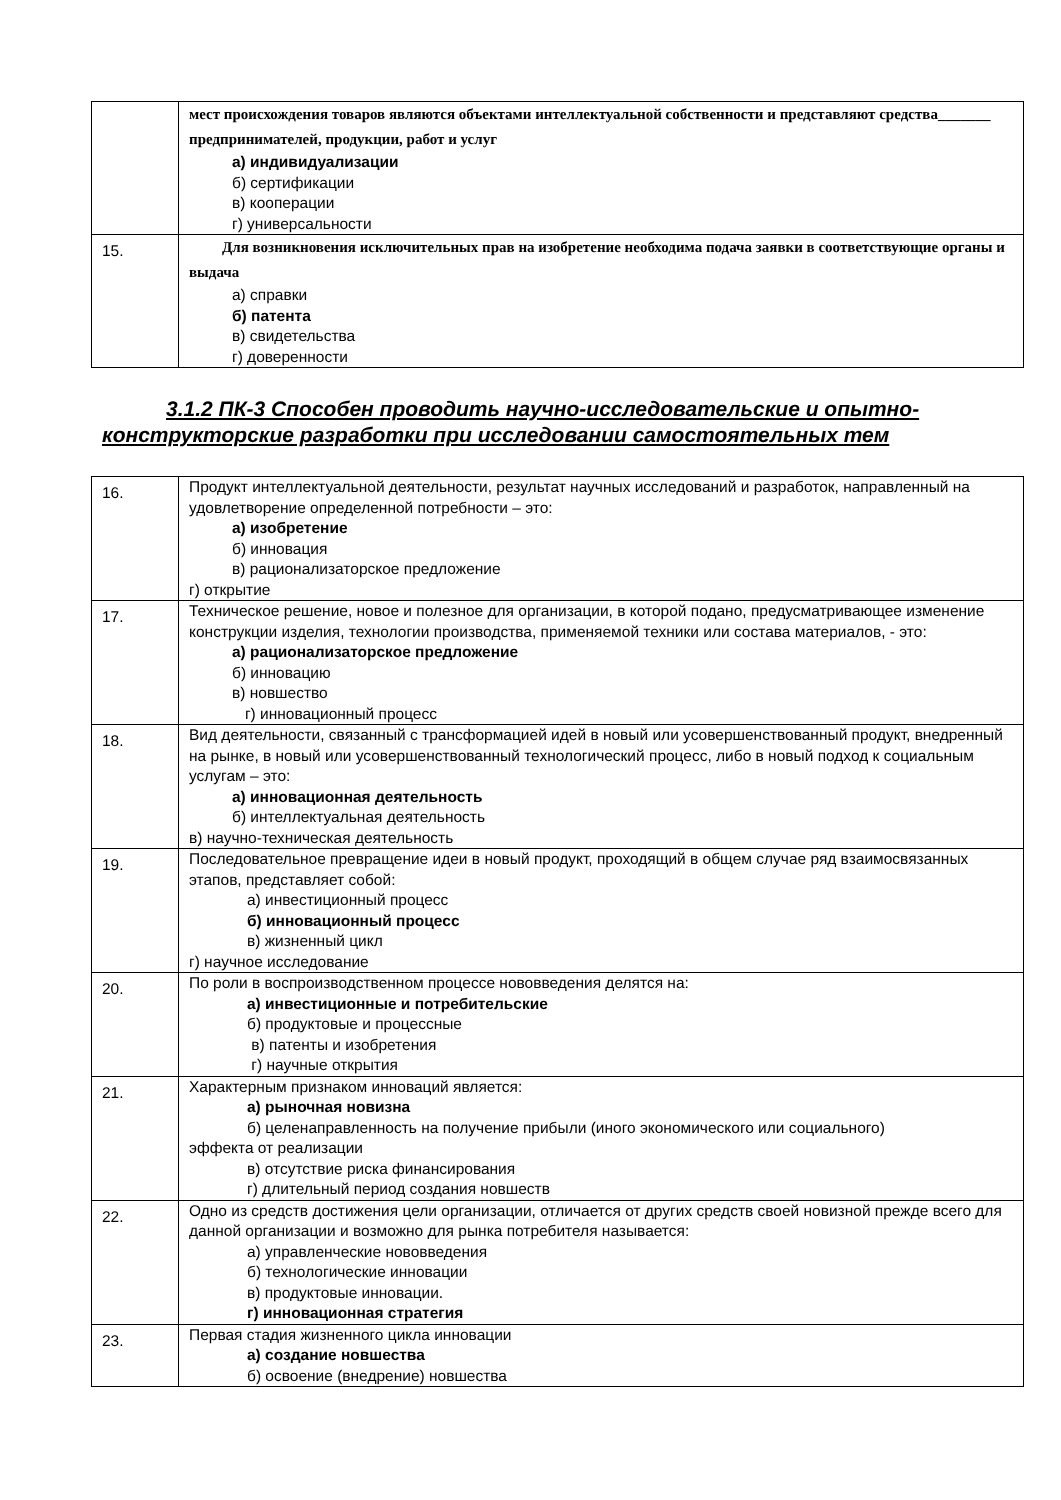| | мест происхождения товаров являются объектами интеллектуальной собственности и представляют средства_______ предпринимателей, продукции, работ и услуг а) индивидуализации б) сертификации в) кооперации г) универсальности |
| 15. | Для возникновения исключительных прав на изобретение необходима подача заявки в соответствующие органы и выдача а) справки б) патента в) свидетельства г) доверенности |
3.1.2 ПК-3 Способен проводить научно-исследовательские и опытно-
конструкторские разработки при исследовании самостоятельных тем
| 16. | Продукт интеллектуальной деятельности, результат научных исследований и разработок, направленный на удовлетворение определенной потребности – это: а) изобретение б) инновация в) рационализаторское предложение г) открытие |
| 17. | Техническое решение, новое и полезное для организации, в которой подано, предусматривающее изменение конструкции изделия, технологии производства, применяемой техники или состава материалов, - это: а) рационализаторское предложение б) инновацию в) новшество г) инновационный процесс |
| 18. | Вид деятельности, связанный с трансформацией идей в новый или усовершенствованный продукт, внедренный на рынке, в новый или усовершенствованный технологический процесс, либо в новый подход к социальным услугам – это: а) инновационная деятельность б) интеллектуальная деятельность в) научно-техническая деятельность |
| 19. | Последовательное превращение идеи в новый продукт, проходящий в общем случае ряд взаимосвязанных этапов, представляет собой: а) инвестиционный процесс б) инновационный процесс в) жизненный цикл г) научное исследование |
| 20. | По роли в воспроизводственном процессе нововведения делятся на: а) инвестиционные и потребительские б) продуктовые и процессные в) патенты и изобретения г) научные открытия |
| 21. | Характерным признаком инноваций является: а) рыночная новизна б) целенаправленность на получение прибыли (иного экономического или социального) эффекта от реализации в) отсутствие риска финансирования г) длительный период создания новшеств |
| 22. | Одно из средств достижения цели организации, отличается от других средств своей новизной прежде всего для данной организации и возможно для рынка потребителя называется: а) управленческие нововведения б) технологические инновации в) продуктовые инновации. г) инновационная стратегия |
| 23. | Первая стадия жизненного цикла инновации а) создание новшества б) освоение (внедрение) новшества |